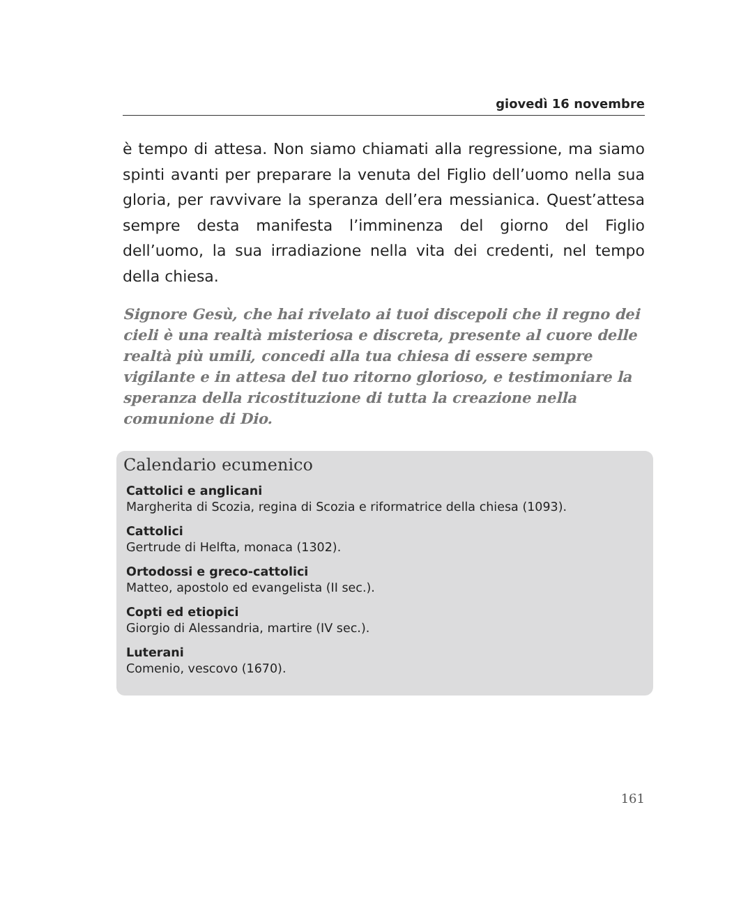giovedì 16 novembre
è tempo di attesa. Non siamo chiamati alla regressione, ma siamo spinti avanti per preparare la venuta del Figlio dell’uomo nella sua gloria, per ravvivare la speranza dell’era messianica. Quest’attesa sempre desta manifesta l’imminenza del giorno del Figlio dell’uomo, la sua irradiazione nella vita dei credenti, nel tempo della chiesa.
Signore Gesù, che hai rivelato ai tuoi discepoli che il regno dei cieli è una realtà misteriosa e discreta, presente al cuore delle realtà più umili, concedi alla tua chiesa di essere sempre vigilante e in attesa del tuo ritorno glorioso, e testimoniare la speranza della ricostituzione di tutta la creazione nella comunione di Dio.
Calendario ecumenico
Cattolici e anglicani
Margherita di Scozia, regina di Scozia e riformatrice della chiesa (1093).
Cattolici
Gertrude di Helfta, monaca (1302).
Ortodossi e greco-cattolici
Matteo, apostolo ed evangelista (II sec.).
Copti ed etiopici
Giorgio di Alessandria, martire (IV sec.).
Luterani
Comenio, vescovo (1670).
161